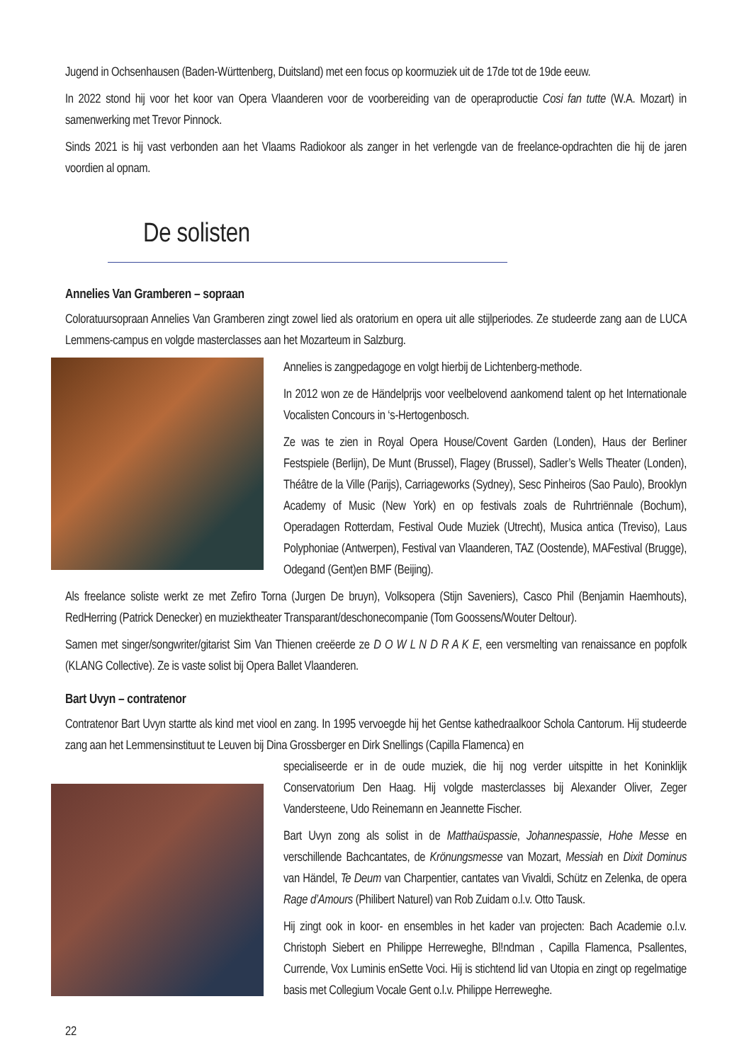Jugend in Ochsenhausen (Baden-Württenberg, Duitsland) met een focus op koormuziek uit de 17de tot de 19de eeuw.
In 2022 stond hij voor het koor van Opera Vlaanderen voor de voorbereiding van de operaproductie Cosi fan tutte (W.A. Mozart) in samenwerking met Trevor Pinnock.
Sinds 2021 is hij vast verbonden aan het Vlaams Radiokoor als zanger in het verlengde van de freelance-opdrachten die hij de jaren voordien al opnam.
De solisten
Annelies Van Gramberen – sopraan
Coloratuursopraan Annelies Van Gramberen zingt zowel lied als oratorium en opera uit alle stijlperiodes. Ze studeerde zang aan de LUCA Lemmens-campus en volgde masterclasses aan het Mozarteum in Salzburg.
Annelies is zangpedagoge en volgt hierbij de Lichtenberg-methode.
In 2012 won ze de Händelprijs voor veelbelovend aankomend talent op het Internationale Vocalisten Concours in ‘s-Hertogenbosch.
Ze was te zien in Royal Opera House/Covent Garden (Londen), Haus der Berliner Festspiele (Berlijn), De Munt (Brussel), Flagey (Brussel), Sadler’s Wells Theater (Londen), Théâtre de la Ville (Parijs), Carriageworks (Sydney), Sesc Pinheiros (Sao Paulo), Brooklyn Academy of Music (New York) en op festivals zoals de Ruhrtriënnale (Bochum), Operadagen Rotterdam, Festival Oude Muziek (Utrecht), Musica antica (Treviso), Laus Polyphoniae (Antwerpen), Festival van Vlaanderen, TAZ (Oostende), MAFestival (Brugge), Odegand (Gent)en BMF (Beijing).
Als freelance soliste werkt ze met Zefiro Torna (Jurgen De bruyn), Volksopera (Stijn Saveniers), Casco Phil (Benjamin Haemhouts), RedHerring (Patrick Denecker) en muziektheater Transparant/deschonecompanie (Tom Goossens/Wouter Deltour).
Samen met singer/songwriter/gitarist Sim Van Thienen creëerde ze D O W L N D R A K E, een versmelting van renaissance en popfolk (KLANG Collective). Ze is vaste solist bij Opera Ballet Vlaanderen.
Bart Uvyn – contratenor
Contratenor Bart Uvyn startte als kind met viool en zang. In 1995 vervoegde hij het Gentse kathedraalkoor Schola Cantorum. Hij studeerde zang aan het Lemmensinstituut te Leuven bij Dina Grossberger en Dirk Snellings (Capilla Flamenca) en
specialiseerde er in de oude muziek, die hij nog verder uitspitte in het Koninklijk Conservatorium Den Haag. Hij volgde masterclasses bij Alexander Oliver, Zeger Vandersteene, Udo Reinemann en Jeannette Fischer.
Bart Uvyn zong als solist in de Matthaüspassie, Johannespassie, Hohe Messe en verschillende Bachcantates, de Krönungsmesse van Mozart, Messiah en Dixit Dominus van Händel, Te Deum van Charpentier, cantates van Vivaldi, Schütz en Zelenka, de opera Rage d’Amours (Philibert Naturel) van Rob Zuidam o.l.v. Otto Tausk.
Hij zingt ook in koor- en ensembles in het kader van projecten: Bach Academie o.l.v. Christoph Siebert en Philippe Herreweghe, Bl!ndman , Capilla Flamenca, Psallentes, Currende, Vox Luminis enSette Voci. Hij is stichtend lid van Utopia en zingt op regelmatige basis met Collegium Vocale Gent o.l.v. Philippe Herreweghe.
22